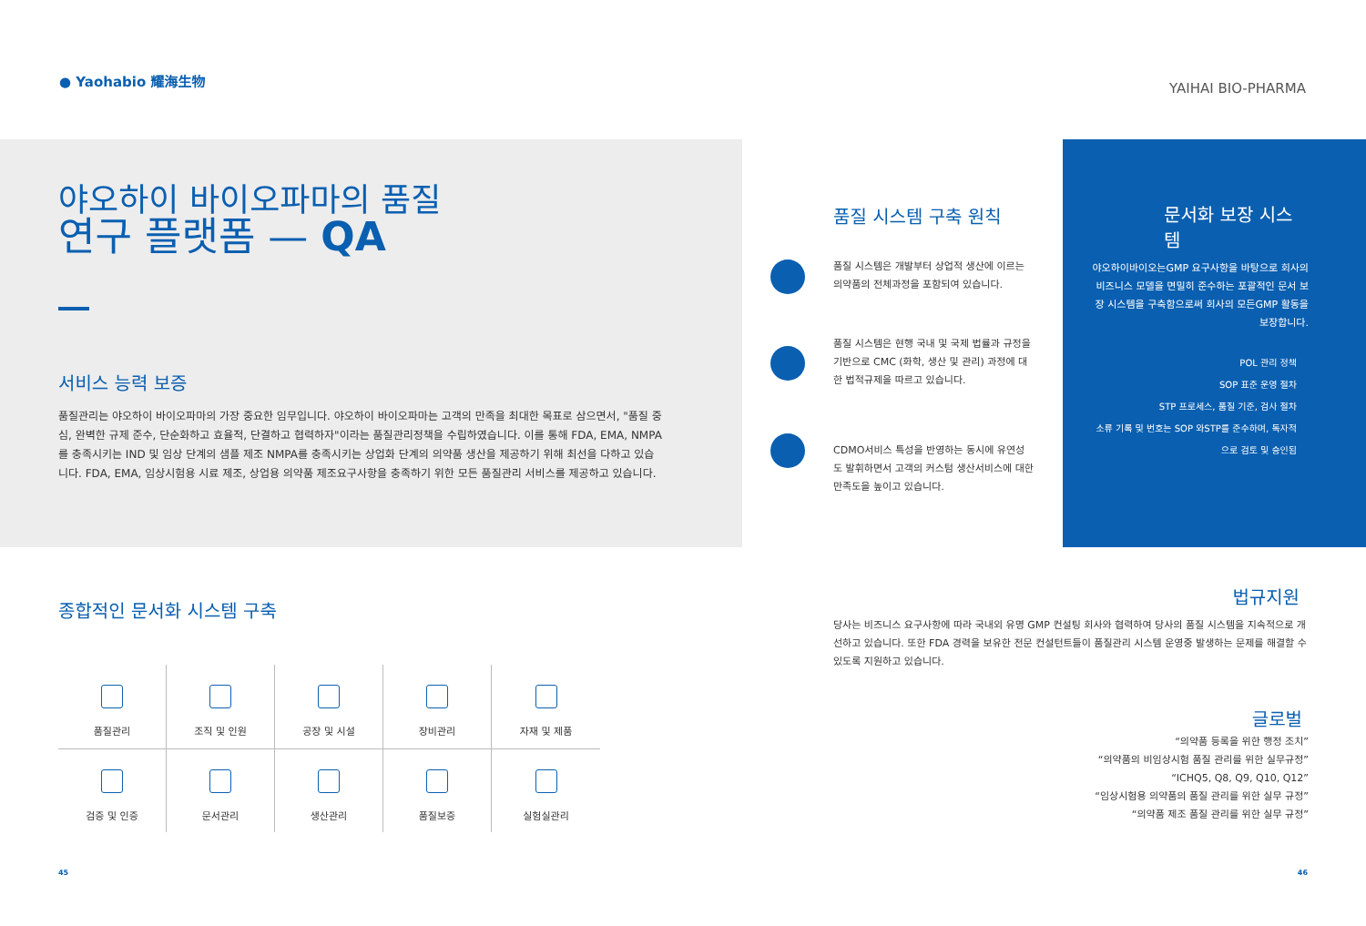● Yaohabio 耀海生物
YAIHAI BIO-PHARMA
야오하이 바이오파마의 품질
연구 플랫폼 — QA
서비스 능력 보증
품질관리는 야오하이 바이오파마의 가장 중요한 임무입니다. 야오하이 바이오파마는 고객의 만족을 최대한 목표로 삼으면서, "품질 중심, 완벽한 규제 준수, 단순화하고 효율적, 단결하고 협력하자"이라는 품질관리정책을 수립하였습니다. 이를 통해 FDA, EMA, NMPA를 충족시키는 IND 및 임상 단계의 샘플 제조 NMPA를 충족시키는 상업화 단계의 의약품 생산을 제공하기 위해 최선을 다하고 있습니다. FDA, EMA, 임상시험용 시료 제조, 상업용 의약품 제조요구사항을 충족하기 위한 모든 품질관리 서비스를 제공하고 있습니다.
품질 시스템 구축 원칙
품질 시스템은 개발부터 상업적 생산에 이르는 의약품의 전체과정을 포함되여 있습니다.
품질 시스템은 현행 국내 및 국제 법률과 규정을 기반으로 CMC (화학, 생산 및 관리) 과정에 대한 법적규제을 따르고 있습니다.
CDMO서비스 특성을 반영하는 동시에 유연성도 발휘하면서 고객의 커스텀 생산서비스에 대한 만족도을 높이고 있습니다.
문서화 보장 시스
템
야오하이바이오는GMP 요구사항을 바탕으로 회사의 비즈니스 모델을 면밀히 준수하는 포괄적인 문서 보장 시스템을 구축함으로써 회사의 모든GMP 활동을 보장합니다.
POL 관리 정책
SOP 표준 운영 절차
STP 프로세스, 품질 기준, 검사 절차
소류 기록 및 번호는 SOP 와STP를 준수하며, 독자적으로 검토 및 승인됨
종합적인 문서화 시스템 구축
품질관리
조직 및 인원
공장 및 시설
장비관리
자재 및 제품
검증 및 인증
문서관리
생산관리
품질보증
실험실관리
법규지원
당사는 비즈니스 요구사항에 따라 국내외 유명 GMP 컨설팅 회사와 협력하여 당사의 품질 시스템을 지속적으로 개선하고 있습니다. 또한 FDA 경력을 보유한 전문 컨설턴트들이 품질관리 시스템 운영중 발생하는 문제를 해결할 수 있도록 지원하고 있습니다.
글로벌
“의약품 등록을 위한 행정 조치”
“의약품의 비임상시험 품질 관리를 위한 실무규정”
“ICHQ5, Q8, Q9, Q10, Q12”
“임상시험용 의약품의 품질 관리를 위한 실무 규정”
“의약품 제조 품질 관리를 위한 실무 규정”
45 46